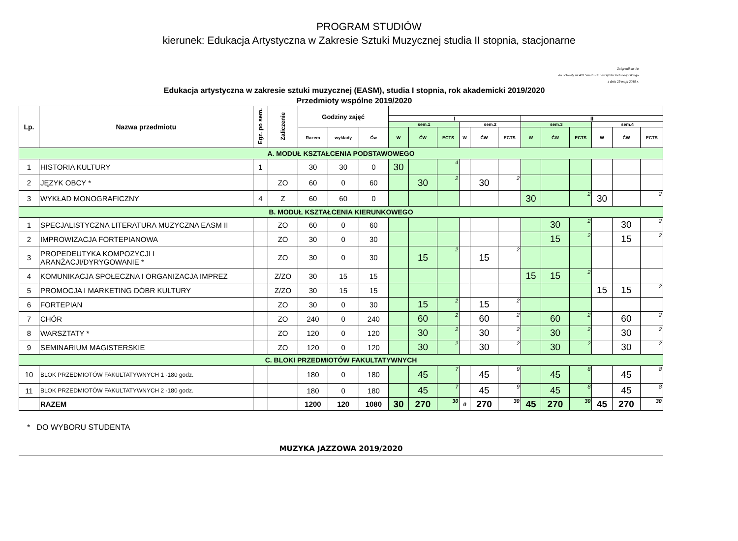PROGRAM STUDIÓW
kierunek: Edukacja Artystyczna w Zakresie Sztuki Muzycznej studia II stopnia, stacjonarne
Załącznik nr 1a
do uchwały nr 401 Senatu Uniwersytetu Zielonogórskiego
z dnia 29 maja 2019 r.
Edukacja artystyczna w zakresie sztuki muzycznej (EASM), studia I stopnia, rok akademicki 2019/2020
Przedmioty wspólne 2019/2020
| Lp. | Nazwa przedmiotu | Egz. po sem. | Zaliczenie | Godziny zajęć | | | | | | | | | | | | | | |
| --- | --- | --- | --- | --- | --- | --- | --- | --- | --- | --- | --- | --- | --- | --- | --- | --- | --- | --- |
| | | | | | | | I | | | | | | II | | | | | |
| | | | | | | | sem.1 | | | sem.2 | | | sem.3 | | | sem.4 | | |
| | | | | Razem | wykłady | Ćw | W | ĆW | ECTS | W | ĆW | ECTS | W | ĆW | ECTS | W | ĆW | ECTS |
| A. MODUŁ KSZTAŁCENIA PODSTAWOWEGO | | | | | | | | | | | | | | | | | | |
| 1 | HISTORIA KULTURY | 1 | | 30 | 30 | 0 | 30 | | 4 | | | | | | | | | |
| 2 | JĘZYK OBCY * | | ZO | 60 | 0 | 60 | | 30 | 2 | | 30 | 2 | | | | | | |
| 3 | WYKŁAD MONOGRAFICZNY | 4 | Z | 60 | 60 | 0 | | | | | | | 30 | | 2 | 30 | | 2 |
| B. MODUŁ KSZTAŁCENIA KIERUNKOWEGO | | | | | | | | | | | | | | | | | | |
| 1 | SPECJALISTYCZNA LITERATURA MUZYCZNA EASM II | | ZO | 60 | 0 | 60 | | | | | | | | 30 | 2 | | 30 | 2 |
| 2 | IMPROWIZACJA FORTEPIANOWA | | ZO | 30 | 0 | 30 | | | | | | | | 15 | 2 | | 15 | 2 |
| 3 | PROPEDEUTYKA KOMPOZYCJI I ARANŻACJI/DYRYGOWANIE * | | ZO | 30 | 0 | 30 | | 15 | 2 | | 15 | 2 | | | | | | |
| 4 | KOMUNIKACJA SPOŁECZNA I ORGANIZACJA IMPREZ | | Z/ZO | 30 | 15 | 15 | | | | | | | 15 | 15 | 2 | | | |
| 5 | PROMOCJA I MARKETING DÓBR KULTURY | | Z/ZO | 30 | 15 | 15 | | | | | | | | | | 15 | 15 | 2 |
| 6 | FORTEPIAN | | ZO | 30 | 0 | 30 | | 15 | 2 | | 15 | 2 | | | | | | |
| 7 | CHÓR | | ZO | 240 | 0 | 240 | | 60 | 2 | | 60 | 2 | | 60 | 2 | | 60 | 2 |
| 8 | WARSZTATY * | | ZO | 120 | 0 | 120 | | 30 | 2 | | 30 | 2 | | 30 | 2 | | 30 | 2 |
| 9 | SEMINARIUM MAGISTERSKIE | | ZO | 120 | 0 | 120 | | 30 | 2 | | 30 | 2 | | 30 | 2 | | 30 | 2 |
| C. BLOKI PRZEDMIOTÓW FAKULTATYWNYCH | | | | | | | | | | | | | | | | | | |
| 10 | BLOK PRZEDMIOTÓW FAKULTATYWNYCH 1 -180 godz. | | | 180 | 0 | 180 | | 45 | 7 | | 45 | 9 | | 45 | 8 | | 45 | 8 |
| 11 | BLOK PRZEDMIOTÓW FAKULTATYWNYCH 2 -180 godz. | | | 180 | 0 | 180 | | 45 | 7 | | 45 | 9 | | 45 | 8 | | 45 | 8 |
| | RAZEM | | | 1200 | 120 | 1080 | 30 | 270 | 30 | 0 | 270 | 30 | 45 | 270 | 30 | 45 | 270 | 30 |
* DO WYBORU STUDENTA
MUZYKA JAZZOWA 2019/2020